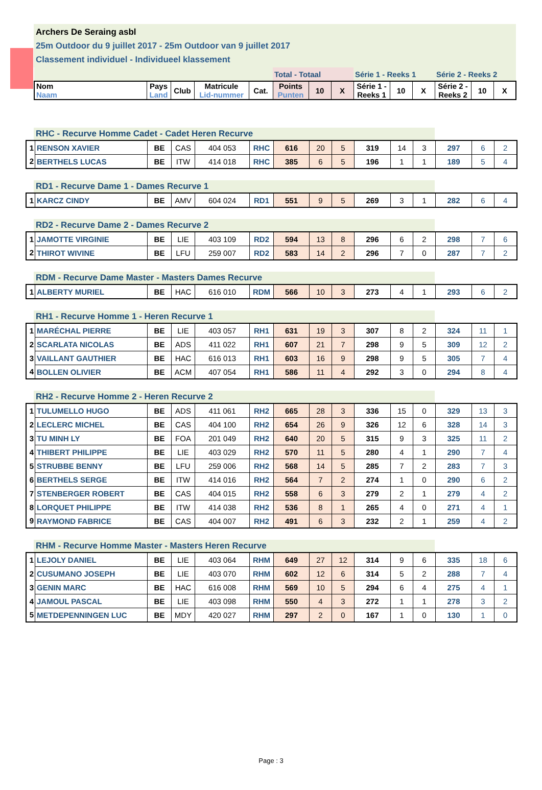Archers De Seraing asbl
25m Outdoor du 9 juillet 2017 - 25m Outdoor van 9 juillet 2017
Classement individuel - Individueel klassement
| | | | | | Total - Totaal | | | Série 1 - Reeks 1 | | | Série 2 - Reeks 2 | | |
| Nom Naam | Pays Land | Club | Matricule Lid-nummer | Cat. | Points Punten | 10 | X | Série 1 - Reeks 1 | 10 | X | Série 2 - Reeks 2 | 10 | X |
RHC - Recurve Homme Cadet - Cadet Heren Recurve
| 1 | RENSON XAVIER | BE | CAS | 404 053 | RHC | 616 | 20 | 5 | 319 | 14 | 3 | 297 | 6 | 2 |
| 2 | BERTHELS LUCAS | BE | ITW | 414 018 | RHC | 385 | 6 | 5 | 196 | 1 | 1 | 189 | 5 | 4 |
RD1 - Recurve Dame 1 - Dames Recurve 1
| 1 | KARCZ CINDY | BE | AMV | 604 024 | RD1 | 551 | 9 | 5 | 269 | 3 | 1 | 282 | 6 | 4 |
RD2 - Recurve Dame 2 - Dames Recurve 2
| 1 | JAMOTTE VIRGINIE | BE | LIE | 403 109 | RD2 | 594 | 13 | 8 | 296 | 6 | 2 | 298 | 7 | 6 |
| 2 | THIROT WIVINE | BE | LFU | 259 007 | RD2 | 583 | 14 | 2 | 296 | 7 | 0 | 287 | 7 | 2 |
RDM - Recurve Dame Master - Masters Dames Recurve
| 1 | ALBERTY MURIEL | BE | HAC | 616 010 | RDM | 566 | 10 | 3 | 273 | 4 | 1 | 293 | 6 | 2 |
RH1 - Recurve Homme 1 - Heren Recurve 1
| 1 | MARÉCHAL PIERRE | BE | LIE | 403 057 | RH1 | 631 | 19 | 3 | 307 | 8 | 2 | 324 | 11 | 1 |
| 2 | SCARLATA NICOLAS | BE | ADS | 411 022 | RH1 | 607 | 21 | 7 | 298 | 9 | 5 | 309 | 12 | 2 |
| 3 | VAILLANT GAUTHIER | BE | HAC | 616 013 | RH1 | 603 | 16 | 9 | 298 | 9 | 5 | 305 | 7 | 4 |
| 4 | BOLLEN OLIVIER | BE | ACM | 407 054 | RH1 | 586 | 11 | 4 | 292 | 3 | 0 | 294 | 8 | 4 |
RH2 - Recurve Homme 2 - Heren Recurve 2
| 1 | TULUMELLO HUGO | BE | ADS | 411 061 | RH2 | 665 | 28 | 3 | 336 | 15 | 0 | 329 | 13 | 3 |
| 2 | LECLERC MICHEL | BE | CAS | 404 100 | RH2 | 654 | 26 | 9 | 326 | 12 | 6 | 328 | 14 | 3 |
| 3 | TU MINH LY | BE | FOA | 201 049 | RH2 | 640 | 20 | 5 | 315 | 9 | 3 | 325 | 11 | 2 |
| 4 | THIBERT PHILIPPE | BE | LIE | 403 029 | RH2 | 570 | 11 | 5 | 280 | 4 | 1 | 290 | 7 | 4 |
| 5 | STRUBBE BENNY | BE | LFU | 259 006 | RH2 | 568 | 14 | 5 | 285 | 7 | 2 | 283 | 7 | 3 |
| 6 | BERTHELS SERGE | BE | ITW | 414 016 | RH2 | 564 | 7 | 2 | 274 | 1 | 0 | 290 | 6 | 2 |
| 7 | STENBERGER ROBERT | BE | CAS | 404 015 | RH2 | 558 | 6 | 3 | 279 | 2 | 1 | 279 | 4 | 2 |
| 8 | LORQUET PHILIPPE | BE | ITW | 414 038 | RH2 | 536 | 8 | 1 | 265 | 4 | 0 | 271 | 4 | 1 |
| 9 | RAYMOND FABRICE | BE | CAS | 404 007 | RH2 | 491 | 6 | 3 | 232 | 2 | 1 | 259 | 4 | 2 |
RHM - Recurve Homme Master - Masters Heren Recurve
| 1 | LEJOLY DANIEL | BE | LIE | 403 064 | RHM | 649 | 27 | 12 | 314 | 9 | 6 | 335 | 18 | 6 |
| 2 | CUSUMANO JOSEPH | BE | LIE | 403 070 | RHM | 602 | 12 | 6 | 314 | 5 | 2 | 288 | 7 | 4 |
| 3 | GENIN MARC | BE | HAC | 616 008 | RHM | 569 | 10 | 5 | 294 | 6 | 4 | 275 | 4 | 1 |
| 4 | JAMOUL PASCAL | BE | LIE | 403 098 | RHM | 550 | 4 | 3 | 272 | 1 | 1 | 278 | 3 | 2 |
| 5 | METDEPENNINGEN LUC | BE | MDY | 420 027 | RHM | 297 | 2 | 0 | 167 | 1 | 0 | 130 | 1 | 0 |
Page : 3